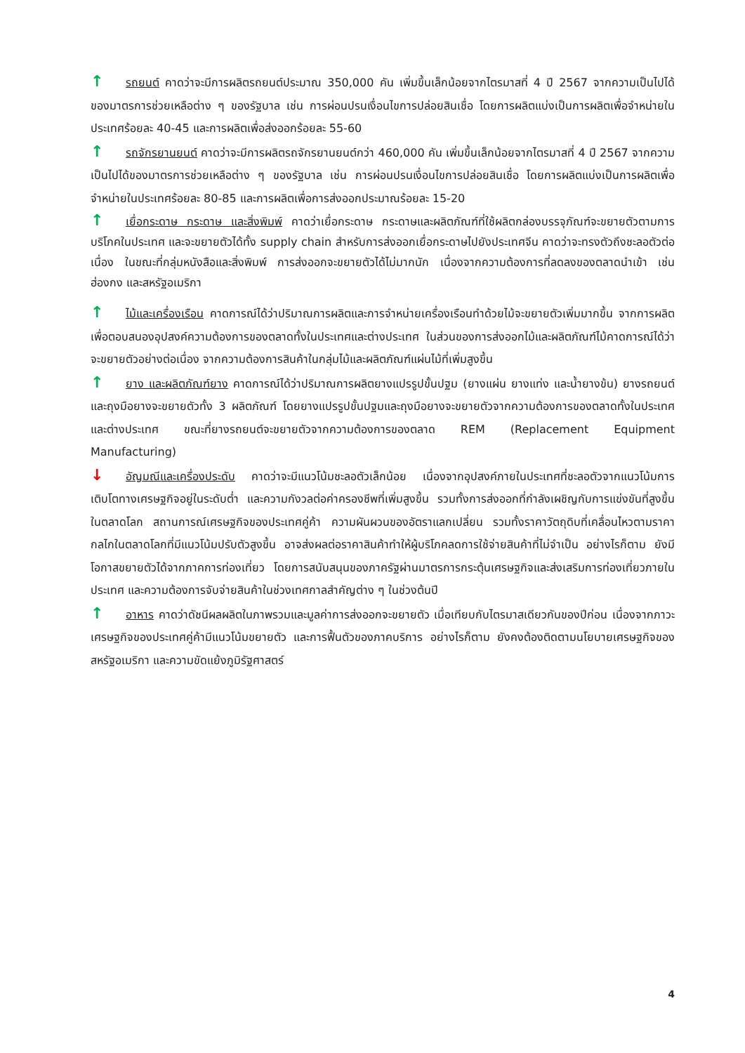↑ รถยนต์ คาดว่าจะมีการผลิตรถยนต์ประมาณ 350,000 คัน เพิ่มขึ้นเล็กน้อยจากไตรมาสที่ 4 ปี 2567 จากความเป็นไปได้ของมาตรการช่วยเหลือต่าง ๆ ของรัฐบาล เช่น การผ่อนปรนเงื่อนไขการปล่อยสินเชื่อ โดยการผลิตแบ่งเป็นการผลิตเพื่อจำหน่ายในประเทศร้อยละ 40-45 และการผลิตเพื่อส่งออกร้อยละ 55-60
↑ รถจักรยานยนต์ คาดว่าจะมีการผลิตรถจักรยานยนต์กว่า 460,000 คัน เพิ่มขึ้นเล็กน้อยจากไตรมาสที่ 4 ปี 2567 จากความเป็นไปได้ของมาตรการช่วยเหลือต่าง ๆ ของรัฐบาล เช่น การผ่อนปรนเงื่อนไขการปล่อยสินเชื่อ โดยการผลิตแบ่งเป็นการผลิตเพื่อจำหน่ายในประเทศร้อยละ 80-85 และการผลิตเพื่อการส่งออกประมาณร้อยละ 15-20
↑ เยื่อกระดาษ กระดาษ และสิ่งพิมพ์ คาดว่าเยื่อกระดาษ กระดาษและผลิตภัณฑ์ที่ใช้ผลิตกล่องบรรจุภัณฑ์จะขยายตัวตามการบริโภคในประเทศ และจะขยายตัวได้ทั้ง supply chain สำหรับการส่งออกเยื่อกระดาษไปยังประเทศจีน คาดว่าจะทรงตัวถึงชะลอตัวต่อเนื่อง ในขณะที่กลุ่มหนังสือและสิ่งพิมพ์ การส่งออกจะขยายตัวได้ไม่มากนัก เนื่องจากความต้องการที่ลดลงของตลาดนำเข้า เช่น ฮ่องกง และสหรัฐอเมริกา
↑ ไม้และเครื่องเรือน คาดการณ์ได้ว่าปริมาณการผลิตและการจำหน่ายเครื่องเรือนทำด้วยไม้จะขยายตัวเพิ่มมากขึ้น จากการผลิตเพื่อตอบสนองอุปสงค์ความต้องการของตลาดทั้งในประเทศและต่างประเทศ ในส่วนของการส่งออกไม้และผลิตภัณฑ์ไม้คาดการณ์ได้ว่าจะขยายตัวอย่างต่อเนื่อง จากความต้องการสินค้าในกลุ่มไม้และผลิตภัณฑ์แผ่นไม้ที่เพิ่มสูงขึ้น
↑ ยาง และผลิตภัณฑ์ยาง คาดการณ์ได้ว่าปริมาณการผลิตยางแปรรูปขั้นปฐม (ยางแผ่น ยางแท่ง และน้ำยางข้น) ยางรถยนต์ และถุงมือยางจะขยายตัวทั้ง 3 ผลิตภัณฑ์ โดยยางแปรรูปขั้นปฐมและถุงมือยางจะขยายตัวจากความต้องการของตลาดทั้งในประเทศและต่างประเทศ ขณะที่ยางรถยนต์จะขยายตัวจากความต้องการของตลาด REM (Replacement Equipment Manufacturing)
↓ อัญมณีและเครื่องประดับ คาดว่าจะมีแนวโน้มชะลอตัวเล็กน้อย เนื่องจากอุปสงค์ภายในประเทศที่ชะลอตัวจากแนวโน้มการเติบโตทางเศรษฐกิจอยู่ในระดับต่ำ และความกังวลต่อค่าครองชีพที่เพิ่มสูงขึ้น รวมทั้งการส่งออกที่กำลังเผชิญกับการแข่งขันที่สูงขึ้นในตลาดโลก สถานการณ์เศรษฐกิจของประเทศคู่ค้า ความผันผวนของอัตราแลกเปลี่ยน รวมทั้งราคาวัตถุดิบที่เคลื่อนไหวตามราคากลไกในตลาดโลกที่มีแนวโน้มปรับตัวสูงขึ้น อาจส่งผลต่อราคาสินค้าทำให้ผู้บริโภคลดการใช้จ่ายสินค้าที่ไม่จำเป็น อย่างไรก็ตาม ยังมีโอกาสขยายตัวได้จากภาคการท่องเที่ยว โดยการสนับสนุนของภาครัฐผ่านมาตรการกระตุ้นเศรษฐกิจและส่งเสริมการท่องเที่ยวภายในประเทศ และความต้องการจับจ่ายสินค้าในช่วงเทศกาลสำคัญต่าง ๆ ในช่วงต้นปี
↑ อาหาร คาดว่าดัชนีผลผลิตในภาพรวมและมูลค่าการส่งออกจะขยายตัว เมื่อเทียบกับไตรมาสเดียวกันของปีก่อน เนื่องจากภาวะเศรษฐกิจของประเทศคู่ค้ามีแนวโน้มขยายตัว และการฟื้นตัวของภาคบริการ อย่างไรก็ตาม ยังคงต้องติดตามนโยบายเศรษฐกิจของสหรัฐอเมริกา และความขัดแย้งภูมิรัฐศาสตร์
4